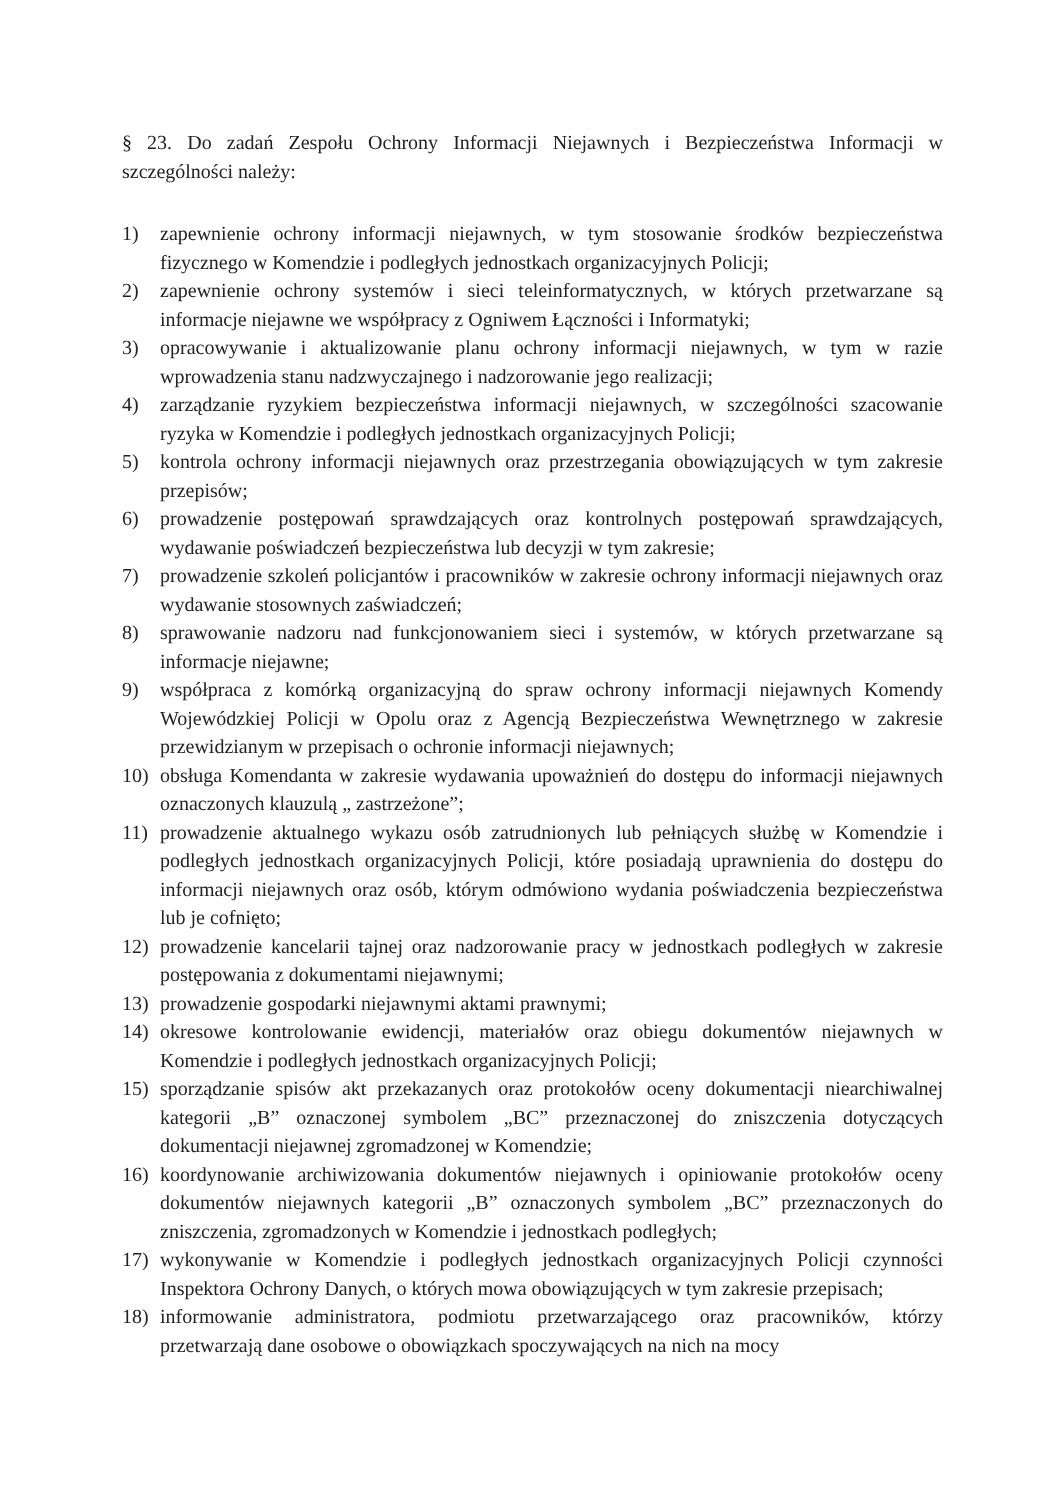§ 23. Do zadań Zespołu Ochrony Informacji Niejawnych i Bezpieczeństwa Informacji w szczególności należy:
1) zapewnienie ochrony informacji niejawnych, w tym stosowanie środków bezpieczeństwa fizycznego w Komendzie i podległych jednostkach organizacyjnych Policji;
2) zapewnienie ochrony systemów i sieci teleinformatycznych, w których przetwarzane są informacje niejawne we współpracy z Ogniwem Łączności i Informatyki;
3) opracowywanie i aktualizowanie planu ochrony informacji niejawnych, w tym w razie wprowadzenia stanu nadzwyczajnego i nadzorowanie jego realizacji;
4) zarządzanie ryzykiem bezpieczeństwa informacji niejawnych, w szczególności szacowanie ryzyka w Komendzie i podległych jednostkach organizacyjnych Policji;
5) kontrola ochrony informacji niejawnych oraz przestrzegania obowiązujących w tym zakresie przepisów;
6) prowadzenie postępowań sprawdzających oraz kontrolnych postępowań sprawdzających, wydawanie poświadczeń bezpieczeństwa lub decyzji w tym zakresie;
7) prowadzenie szkoleń policjantów i pracowników w zakresie ochrony informacji niejawnych oraz wydawanie stosownych zaświadczeń;
8) sprawowanie nadzoru nad funkcjonowaniem sieci i systemów, w których przetwarzane są informacje niejawne;
9) współpraca z komórką organizacyjną do spraw ochrony informacji niejawnych Komendy Wojewódzkiej Policji w Opolu oraz z Agencją Bezpieczeństwa Wewnętrznego w zakresie przewidzianym w przepisach o ochronie informacji niejawnych;
10) obsługa Komendanta w zakresie wydawania upoważnień do dostępu do informacji niejawnych oznaczonych klauzulą „ zastrzeżone”;
11) prowadzenie aktualnego wykazu osób zatrudnionych lub pełniących służbę w Komendzie i podległych jednostkach organizacyjnych Policji, które posiadają uprawnienia do dostępu do informacji niejawnych oraz osób, którym odmówiono wydania poświadczenia bezpieczeństwa lub je cofnięto;
12) prowadzenie kancelarii tajnej oraz nadzorowanie pracy w jednostkach podległych w zakresie postępowania z dokumentami niejawnymi;
13) prowadzenie gospodarki niejawnymi aktami prawnymi;
14) okresowe kontrolowanie ewidencji, materiałów oraz obiegu dokumentów niejawnych w Komendzie i podległych jednostkach organizacyjnych Policji;
15) sporządzanie spisów akt przekazanych oraz protokołów oceny dokumentacji niearchiwalnej kategorii „B” oznaczonej symbolem „BC” przeznaczonej do zniszczenia dotyczących dokumentacji niejawnej zgromadzonej w Komendzie;
16) koordynowanie archiwizowania dokumentów niejawnych i opiniowanie protokołów oceny dokumentów niejawnych kategorii „B” oznaczonych symbolem „BC” przeznaczonych do zniszczenia, zgromadzonych w Komendzie i jednostkach podległych;
17) wykonywanie w Komendzie i podległych jednostkach organizacyjnych Policji czynności Inspektora Ochrony Danych, o których mowa obowiązujących w tym zakresie przepisach;
18) informowanie administratora, podmiotu przetwarzającego oraz pracowników, którzy przetwarzają dane osobowe o obowiązkach spoczywających na nich na mocy